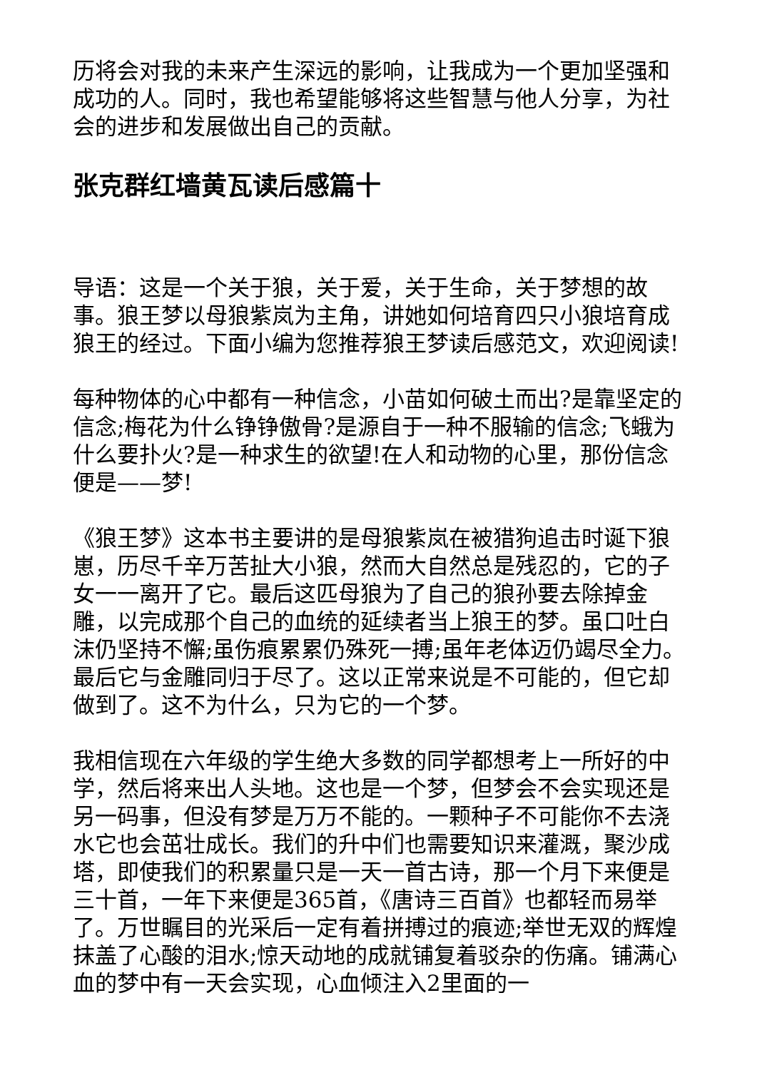历将会对我的未来产生深远的影响，让我成为一个更加坚强和成功的人。同时，我也希望能够将这些智慧与他人分享，为社会的进步和发展做出自己的贡献。
张克群红墙黄瓦读后感篇十
导语：这是一个关于狼，关于爱，关于生命，关于梦想的故事。狼王梦以母狼紫岚为主角，讲她如何培育四只小狼培育成狼王的经过。下面小编为您推荐狼王梦读后感范文，欢迎阅读!
每种物体的心中都有一种信念，小苗如何破土而出?是靠坚定的信念;梅花为什么铮铮傲骨?是源自于一种不服输的信念;飞蛾为什么要扑火?是一种求生的欲望!在人和动物的心里，那份信念便是——梦!
《狼王梦》这本书主要讲的是母狼紫岚在被猎狗追击时诞下狼崽，历尽千辛万苦扯大小狼，然而大自然总是残忍的，它的子女一一离开了它。最后这匹母狼为了自己的狼孙要去除掉金雕，以完成那个自己的血统的延续者当上狼王的梦。虽口吐白沫仍坚持不懈;虽伤痕累累仍殊死一搏;虽年老体迈仍竭尽全力。最后它与金雕同归于尽了。这以正常来说是不可能的，但它却做到了。这不为什么，只为它的一个梦。
我相信现在六年级的学生绝大多数的同学都想考上一所好的中学，然后将来出人头地。这也是一个梦，但梦会不会实现还是另一码事，但没有梦是万万不能的。一颗种子不可能你不去浇水它也会茁壮成长。我们的升中们也需要知识来灌溉，聚沙成塔，即使我们的积累量只是一天一首古诗，那一个月下来便是三十首，一年下来便是365首，《唐诗三百首》也都轻而易举了。万世瞩目的光采后一定有着拼搏过的痕迹;举世无双的辉煌抹盖了心酸的泪水;惊天动地的成就铺复着驳杂的伤痛。铺满心血的梦中有一天会实现，心血倾注入2里面的一